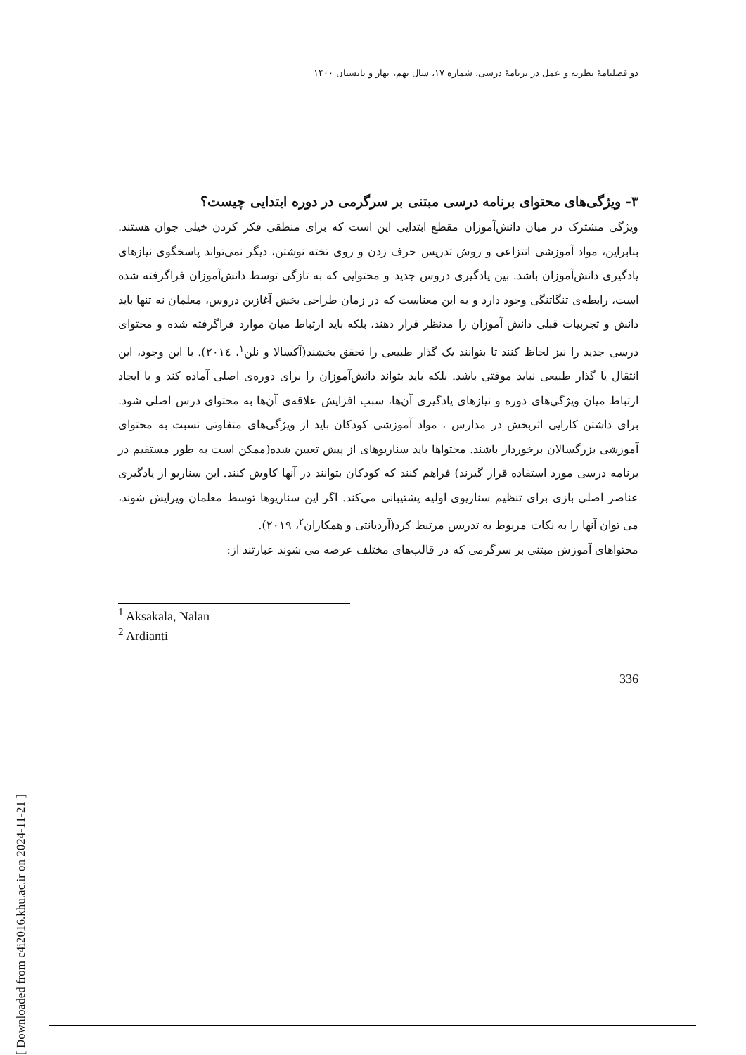دو فصلنامهٔ نظریه و عمل در برنامهٔ درسی، شماره ۱۷، سال نهم، بهار و تابستان ۱۴۰۰
۳- ویژگی‌های محتوای برنامه درسی مبتنی بر سرگرمی در دوره ابتدایی چیست؟
ویژگی مشترک در میان دانش‌آموزان مقطع ابتدایی این است که برای منطقی فکر کردن خیلی جوان هستند. بنابراین، مواد آموزشی انتزاعی و روش تدریس حرف زدن و روی تخته نوشتن، دیگر نمی‌تواند پاسخگوی نیازهای یادگیری دانش‌آموزان باشد. بین یادگیری دروس جدید و محتوایی که به تازگی توسط دانش‌آموزان فراگرفته شده است، رابطه‌ی تنگاتنگی وجود دارد و به این معناست که در زمان طراحی بخش آغازین دروس، معلمان نه تنها باید دانش و تجربیات قبلی دانش آموزان را مدنظر قرار دهند، بلکه باید ارتباط میان موارد فراگرفته شده و محتوای درسی جدید را نیز لحاظ کنند تا بتوانند یک گذار طبیعی را تحقق بخشند(آکسالا و نلن<sup>۱</sup>، ۲۰۱٤). با این وجود، این انتقال یا گذار طبیعی نباید موقتی باشد. بلکه باید بتواند دانش‌آموزان را برای دوره‌ی اصلی آماده کند و با ایجاد ارتباط میان ویژگی‌های دوره و نیازهای یادگیری آن‌ها، سبب افزایش علاقه‌ی آن‌ها به محتوای درس اصلی شود. برای داشتن کارایی اثربخش در مدارس ، مواد آموزشی کودکان باید از ویژگی‌های متفاوتی نسبت به محتوای آموزشی بزرگسالان برخوردار باشند. محتواها باید سناریوهای از پیش تعیین شده(ممکن است به طور مستقیم در برنامه درسی مورد استفاده قرار گیرند) فراهم کنند که کودکان بتوانند در آنها کاوش کنند. این سناریو از یادگیری عناصر اصلی بازی برای تنظیم سناریوی اولیه پشتیبانی می‌کند. اگر این سناریوها توسط معلمان ویرایش شوند، می توان آنها را به نکات مربوط به تدریس مرتبط کرد(آردیانتی و همکاران<sup>۲</sup>، ۲۰۱۹).
محتواهای آموزش مبتنی بر سرگرمی که در قالب‌های مختلف عرضه می شوند عبارتند از:
<sup>1</sup> Aksakala, Nalan
<sup>2</sup> Ardianti
336
[ Downloaded from c4i2016.khu.ac.ir on 2024-11-21 ]